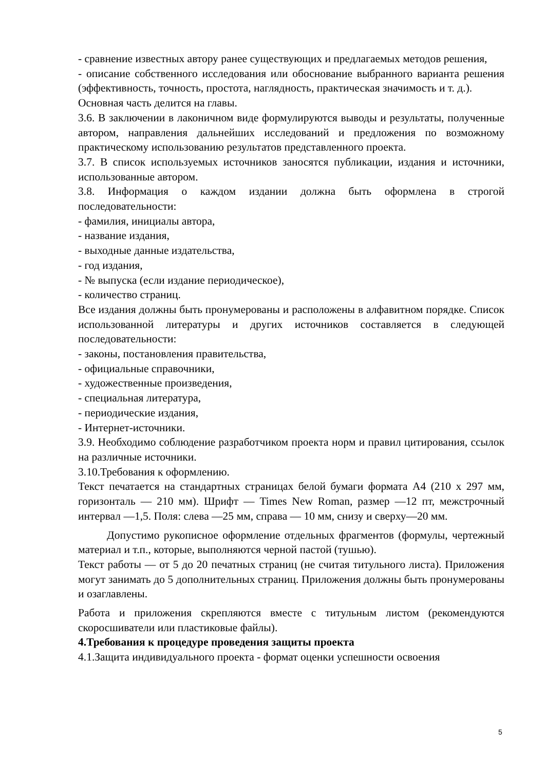- сравнение известных автору ранее существующих и предлагаемых методов решения,
- описание собственного исследования или обоснование выбранного варианта решения (эффективность, точность, простота, наглядность, практическая значимость и т. д.).
Основная часть делится на главы.
3.6. В заключении в лаконичном виде формулируются выводы и результаты, полученные автором, направления дальнейших исследований и предложения по возможному практическому использованию результатов представленного проекта.
3.7. В список используемых источников заносятся публикации, издания и источники, использованные автором.
3.8. Информация о каждом издании должна быть оформлена в строгой последовательности:
- фамилия, инициалы автора,
- название издания,
- выходные данные издательства,
- год издания,
- № выпуска (если издание периодическое),
- количество страниц.
Все издания должны быть пронумерованы и расположены в алфавитном порядке. Список использованной литературы и других источников составляется в следующей последовательности:
- законы, постановления правительства,
- официальные справочники,
- художественные произведения,
- специальная литература,
- периодические издания,
- Интернет-источники.
3.9. Необходимо соблюдение разработчиком проекта норм и правил цитирования, ссылок на различные источники.
3.10.Требования к оформлению.
Текст печатается на стандартных страницах белой бумаги формата А4 (210 х 297 мм, горизонталь — 210 мм). Шрифт — Times New Roman, размер —12 пт, межстрочный интервал —1,5. Поля: слева —25 мм, справа — 10 мм, снизу и сверху—20 мм.
Допустимо рукописное оформление отдельных фрагментов (формулы, чертежный материал и т.п., которые, выполняются черной пастой (тушью).
Текст работы — от 5 до 20 печатных страниц (не считая титульного листа). Приложения могут занимать до 5 дополнительных страниц. Приложения должны быть пронумерованы и озаглавлены.
Работа и приложения скрепляются вместе с титульным листом (рекомендуются скоросшиватели или пластиковые файлы).
4.Требования к процедуре проведения защиты проекта
4.1.Защита индивидуального проекта - формат оценки успешности освоения
5